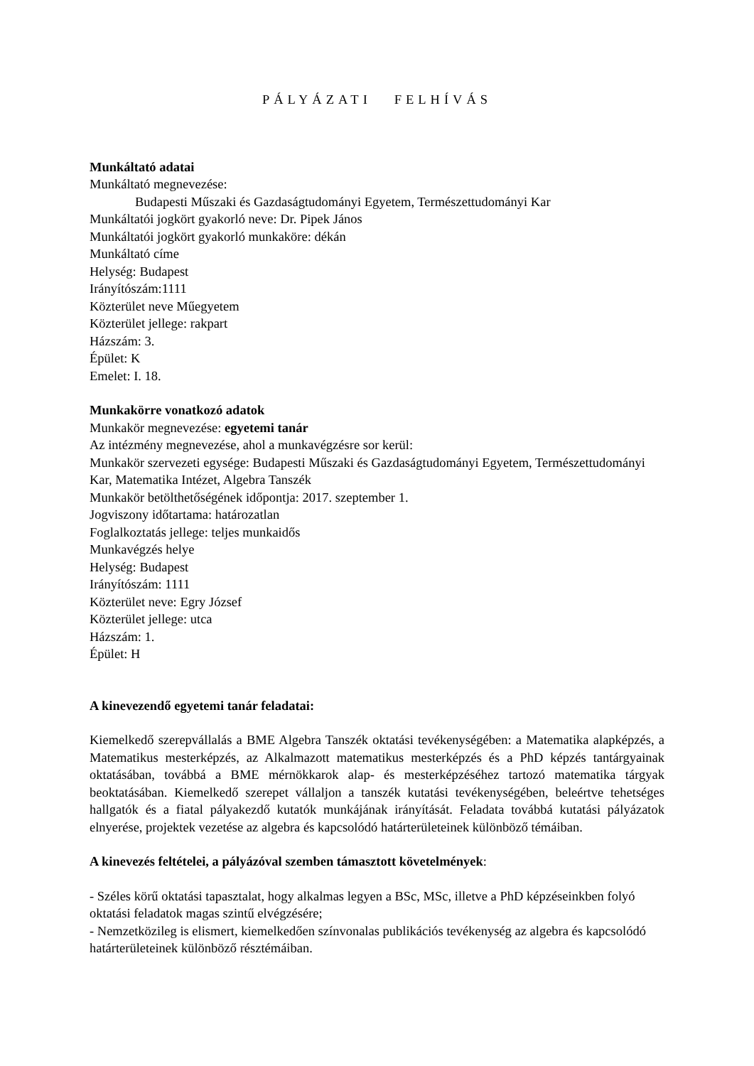PÁLYÁZATI FELHÍVÁS
Munkáltató adatai
Munkáltató megnevezése:
Budapesti Műszaki és Gazdaságtudományi Egyetem, Természettudományi Kar
Munkáltatói jogkört gyakorló neve: Dr. Pipek János
Munkáltatói jogkört gyakorló munkaköre: dékán
Munkáltató címe
Helység: Budapest
Irányítószám:1111
Közterület neve Műegyetem
Közterület jellege: rakpart
Házszám: 3.
Épület: K
Emelet: I. 18.
Munkakörre vonatkozó adatok
Munkakör megnevezése: egyetemi tanár
Az intézmény megnevezése, ahol a munkavégzésre sor kerül:
Munkakör szervezeti egysége: Budapesti Műszaki és Gazdaságtudományi Egyetem, Természettudományi Kar, Matematika Intézet, Algebra Tanszék
Munkakör betölthetőségének időpontja: 2017. szeptember 1.
Jogviszony időtartama: határozatlan
Foglalkoztatás jellege: teljes munkaidős
Munkavégzés helye
Helység: Budapest
Irányítószám: 1111
Közterület neve: Egry József
Közterület jellege: utca
Házszám: 1.
Épület: H
A kinevezendő egyetemi tanár feladatai:
Kiemelkedő szerepvállalás a BME Algebra Tanszék oktatási tevékenységében: a Matematika alapképzés, a Matematikus mesterképzés, az Alkalmazott matematikus mesterképzés és a PhD képzés tantárgyainak oktatásában, továbbá a BME mérnökkarok alap- és mesterképzéséhez tartozó matematika tárgyak beoktatásában. Kiemelkedő szerepet vállaljon a tanszék kutatási tevékenységében, beleértve tehetséges hallgatók és a fiatal pályakezdő kutatók munkájának irányítását. Feladata továbbá kutatási pályázatok elnyerése, projektek vezetése az algebra és kapcsolódó határterületeinek különböző témáiban.
A kinevezés feltételei, a pályázóval szemben támasztott követelmények:
- Széles körű oktatási tapasztalat, hogy alkalmas legyen a BSc, MSc, illetve a PhD képzéseinkben folyó oktatási feladatok magas szintű elvégzésére;
- Nemzetközileg is elismert, kiemelkedően színvonalas publikációs tevékenység az algebra és kapcsolódó határterületeinek különböző résztémáiban.